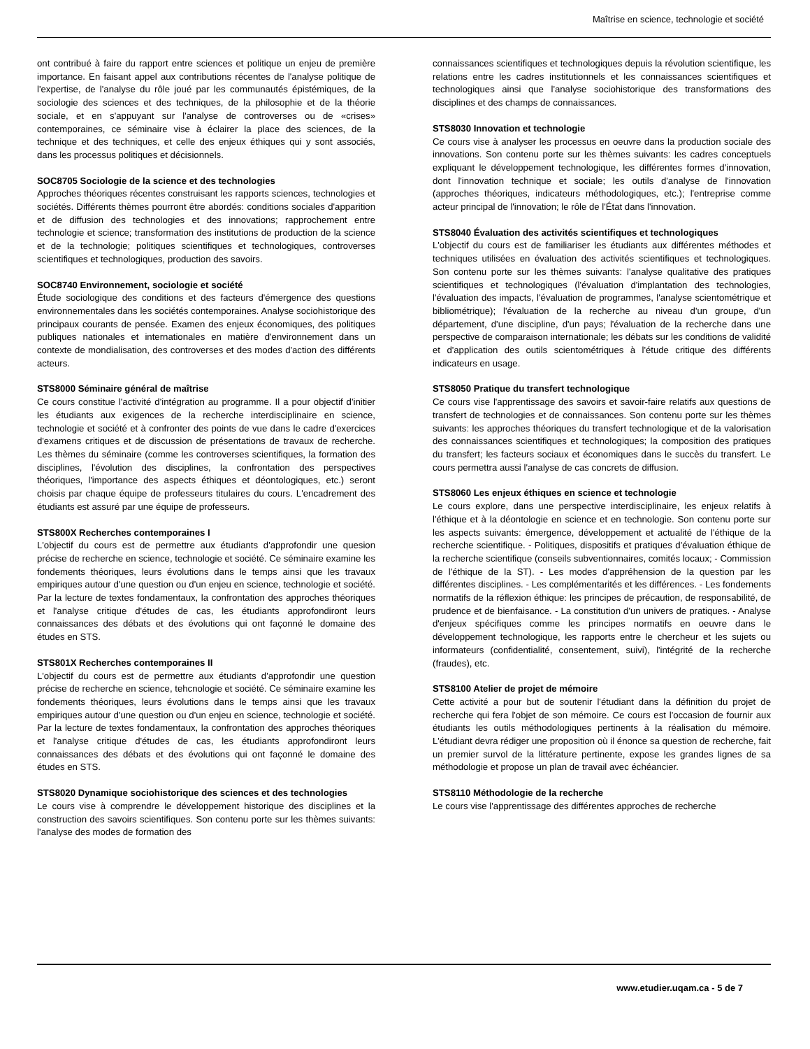Maîtrise en science, technologie et société
ont contribué à faire du rapport entre sciences et politique un enjeu de première importance. En faisant appel aux contributions récentes de l'analyse politique de l'expertise, de l'analyse du rôle joué par les communautés épistémiques, de la sociologie des sciences et des techniques, de la philosophie et de la théorie sociale, et en s'appuyant sur l'analyse de controverses ou de «crises» contemporaines, ce séminaire vise à éclairer la place des sciences, de la technique et des techniques, et celle des enjeux éthiques qui y sont associés, dans les processus politiques et décisionnels.
SOC8705 Sociologie de la science et des technologies
Approches théoriques récentes construisant les rapports sciences, technologies et sociétés. Différents thèmes pourront être abordés: conditions sociales d'apparition et de diffusion des technologies et des innovations; rapprochement entre technologie et science; transformation des institutions de production de la science et de la technologie; politiques scientifiques et technologiques, controverses scientifiques et technologiques, production des savoirs.
SOC8740 Environnement, sociologie et société
Étude sociologique des conditions et des facteurs d'émergence des questions environnementales dans les sociétés contemporaines. Analyse sociohistorique des principaux courants de pensée. Examen des enjeux économiques, des politiques publiques nationales et internationales en matière d'environnement dans un contexte de mondialisation, des controverses et des modes d'action des différents acteurs.
STS8000 Séminaire général de maîtrise
Ce cours constitue l'activité d'intégration au programme. Il a pour objectif d'initier les étudiants aux exigences de la recherche interdisciplinaire en science, technologie et société et à confronter des points de vue dans le cadre d'exercices d'examens critiques et de discussion de présentations de travaux de recherche. Les thèmes du séminaire (comme les controverses scientifiques, la formation des disciplines, l'évolution des disciplines, la confrontation des perspectives théoriques, l'importance des aspects éthiques et déontologiques, etc.) seront choisis par chaque équipe de professeurs titulaires du cours. L'encadrement des étudiants est assuré par une équipe de professeurs.
STS800X Recherches contemporaines I
L'objectif du cours est de permettre aux étudiants d'approfondir une quesion précise de recherche en science, technologie et société. Ce séminaire examine les fondements théoriques, leurs évolutions dans le temps ainsi que les travaux empiriques autour d'une question ou d'un enjeu en science, technologie et société. Par la lecture de textes fondamentaux, la confrontation des approches théoriques et l'analyse critique d'études de cas, les étudiants approfondiront leurs connaissances des débats et des évolutions qui ont façonné le domaine des études en STS.
STS801X Recherches contemporaines II
L'objectif du cours est de permettre aux étudiants d'approfondir une question précise de recherche en science, tehcnologie et société. Ce séminaire examine les fondements théoriques, leurs évolutions dans le temps ainsi que les travaux empiriques autour d'une question ou d'un enjeu en science, technologie et société. Par la lecture de textes fondamentaux, la confrontation des approches théoriques et l'analyse critique d'études de cas, les étudiants approfondiront leurs connaissances des débats et des évolutions qui ont façonné le domaine des études en STS.
STS8020 Dynamique sociohistorique des sciences et des technologies
Le cours vise à comprendre le développement historique des disciplines et la construction des savoirs scientifiques. Son contenu porte sur les thèmes suivants: l'analyse des modes de formation des
connaissances scientifiques et technologiques depuis la révolution scientifique, les relations entre les cadres institutionnels et les connaissances scientifiques et technologiques ainsi que l'analyse sociohistorique des transformations des disciplines et des champs de connaissances.
STS8030 Innovation et technologie
Ce cours vise à analyser les processus en oeuvre dans la production sociale des innovations. Son contenu porte sur les thèmes suivants: les cadres conceptuels expliquant le développement technologique, les différentes formes d'innovation, dont l'innovation technique et sociale; les outils d'analyse de l'innovation (approches théoriques, indicateurs méthodologiques, etc.); l'entreprise comme acteur principal de l'innovation; le rôle de l'État dans l'innovation.
STS8040 Évaluation des activités scientifiques et technologiques
L'objectif du cours est de familiariser les étudiants aux différentes méthodes et techniques utilisées en évaluation des activités scientifiques et technologiques. Son contenu porte sur les thèmes suivants: l'analyse qualitative des pratiques scientifiques et technologiques (l'évaluation d'implantation des technologies, l'évaluation des impacts, l'évaluation de programmes, l'analyse scientométrique et bibliométrique); l'évaluation de la recherche au niveau d'un groupe, d'un département, d'une discipline, d'un pays; l'évaluation de la recherche dans une perspective de comparaison internationale; les débats sur les conditions de validité et d'application des outils scientométriques à l'étude critique des différents indicateurs en usage.
STS8050 Pratique du transfert technologique
Ce cours vise l'apprentissage des savoirs et savoir-faire relatifs aux questions de transfert de technologies et de connaissances. Son contenu porte sur les thèmes suivants: les approches théoriques du transfert technologique et de la valorisation des connaissances scientifiques et technologiques; la composition des pratiques du transfert; les facteurs sociaux et économiques dans le succès du transfert. Le cours permettra aussi l'analyse de cas concrets de diffusion.
STS8060 Les enjeux éthiques en science et technologie
Le cours explore, dans une perspective interdisciplinaire, les enjeux relatifs à l'éthique et à la déontologie en science et en technologie. Son contenu porte sur les aspects suivants: émergence, développement et actualité de l'éthique de la recherche scientifique. - Politiques, dispositifs et pratiques d'évaluation éthique de la recherche scientifique (conseils subventionnaires, comités locaux; - Commission de l'éthique de la ST). - Les modes d'appréhension de la question par les différentes disciplines. - Les complémentarités et les différences. - Les fondements normatifs de la réflexion éthique: les principes de précaution, de responsabilité, de prudence et de bienfaisance. - La constitution d'un univers de pratiques. - Analyse d'enjeux spécifiques comme les principes normatifs en oeuvre dans le développement technologique, les rapports entre le chercheur et les sujets ou informateurs (confidentialité, consentement, suivi), l'intégrité de la recherche (fraudes), etc.
STS8100 Atelier de projet de mémoire
Cette activité a pour but de soutenir l'étudiant dans la définition du projet de recherche qui fera l'objet de son mémoire. Ce cours est l'occasion de fournir aux étudiants les outils méthodologiques pertinents à la réalisation du mémoire. L'étudiant devra rédiger une proposition où il énonce sa question de recherche, fait un premier survol de la littérature pertinente, expose les grandes lignes de sa méthodologie et propose un plan de travail avec échéancier.
STS8110 Méthodologie de la recherche
Le cours vise l'apprentissage des différentes approches de recherche
www.etudier.uqam.ca - 5 de 7